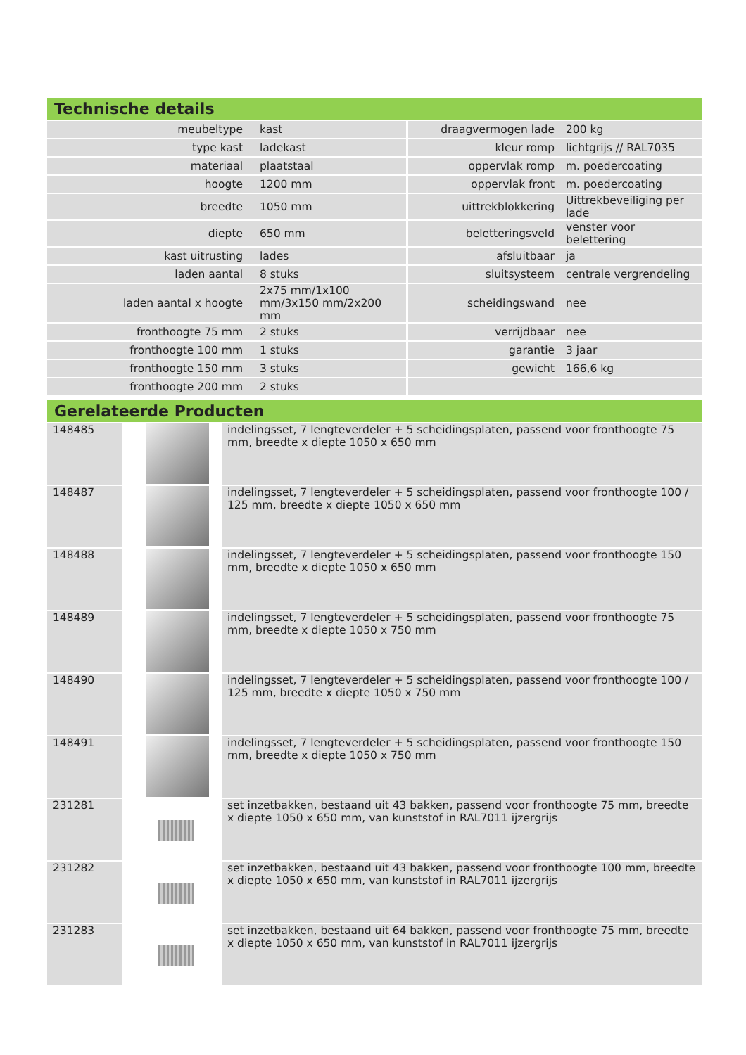Technische details
| meubeltype | kast | draagvermogen lade | 200 kg |
| type kast | ladekast | kleur romp | lichtgrijs // RAL7035 |
| materiaal | plaatstaal | oppervlak romp | m. poedercoating |
| hoogte | 1200 mm | oppervlak front | m. poedercoating |
| breedte | 1050 mm | uittrekblokkering | Uittrekbeveiliging per lade |
| diepte | 650 mm | beletteringsveld | venster voor belettering |
| kast uitrusting | lades | afsluitbaar | ja |
| laden aantal | 8 stuks | sluitsysteem | centrale vergrendeling |
| laden aantal x hoogte | 2x75 mm/1x100 mm/3x150 mm/2x200 mm | scheidingswand | nee |
| fronthoogte 75 mm | 2 stuks | verrijdbaar | nee |
| fronthoogte 100 mm | 1 stuks | garantie | 3 jaar |
| fronthoogte 150 mm | 3 stuks | gewicht | 166,6 kg |
| fronthoogte 200 mm | 2 stuks | | |
Gerelateerde Producten
| 148485 | | indelingsset, 7 lengteverdeler + 5 scheidingsplaten, passend voor fronthoogte 75 mm, breedte x diepte 1050 x 650 mm |
| 148487 | | indelingsset, 7 lengteverdeler + 5 scheidingsplaten, passend voor fronthoogte 100 / 125 mm, breedte x diepte 1050 x 650 mm |
| 148488 | | indelingsset, 7 lengteverdeler + 5 scheidingsplaten, passend voor fronthoogte 150 mm, breedte x diepte 1050 x 650 mm |
| 148489 | | indelingsset, 7 lengteverdeler + 5 scheidingsplaten, passend voor fronthoogte 75 mm, breedte x diepte 1050 x 750 mm |
| 148490 | | indelingsset, 7 lengteverdeler + 5 scheidingsplaten, passend voor fronthoogte 100 / 125 mm, breedte x diepte 1050 x 750 mm |
| 148491 | | indelingsset, 7 lengteverdeler + 5 scheidingsplaten, passend voor fronthoogte 150 mm, breedte x diepte 1050 x 750 mm |
| 231281 | | set inzetbakken, bestaand uit 43 bakken, passend voor fronthoogte 75 mm, breedte x diepte 1050 x 650 mm, van kunststof in RAL7011 ijzergrijs |
| 231282 | | set inzetbakken, bestaand uit 43 bakken, passend voor fronthoogte 100 mm, breedte x diepte 1050 x 650 mm, van kunststof in RAL7011 ijzergrijs |
| 231283 | | set inzetbakken, bestaand uit 64 bakken, passend voor fronthoogte 75 mm, breedte x diepte 1050 x 650 mm, van kunststof in RAL7011 ijzergrijs |